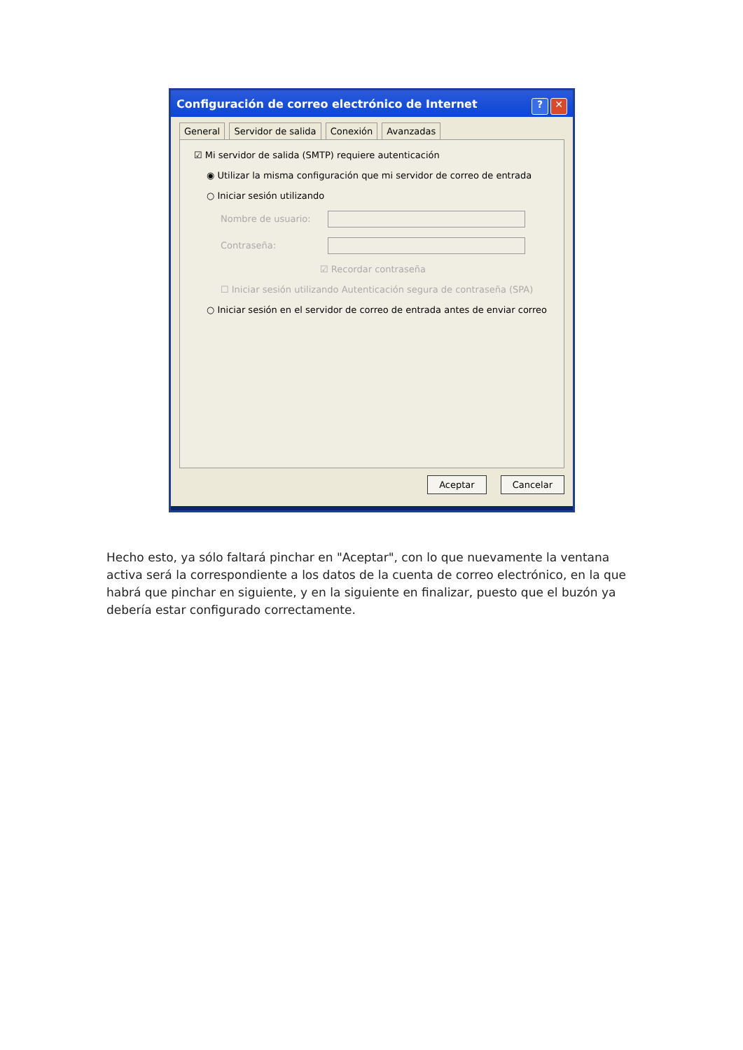Configuración de correo electrónico de Internet? ✕
General Servidor de salida Conexión Avanzadas
☑ Mi servidor de salida (SMTP) requiere autenticación
◉ Utilizar la misma configuración que mi servidor de correo de entrada
○ Iniciar sesión utilizando
Nombre de usuario:
Contraseña:
☑ Recordar contraseña
☐ Iniciar sesión utilizando Autenticación segura de contraseña (SPA)
○ Iniciar sesión en el servidor de correo de entrada antes de enviar correo
Aceptar Cancelar
Hecho esto, ya sólo faltará pinchar en "Aceptar", con lo que nuevamente la ventana activa será la correspondiente a los datos de la cuenta de correo electrónico, en la que habrá que pinchar en siguiente, y en la siguiente en finalizar, puesto que el buzón ya debería estar configurado correctamente.